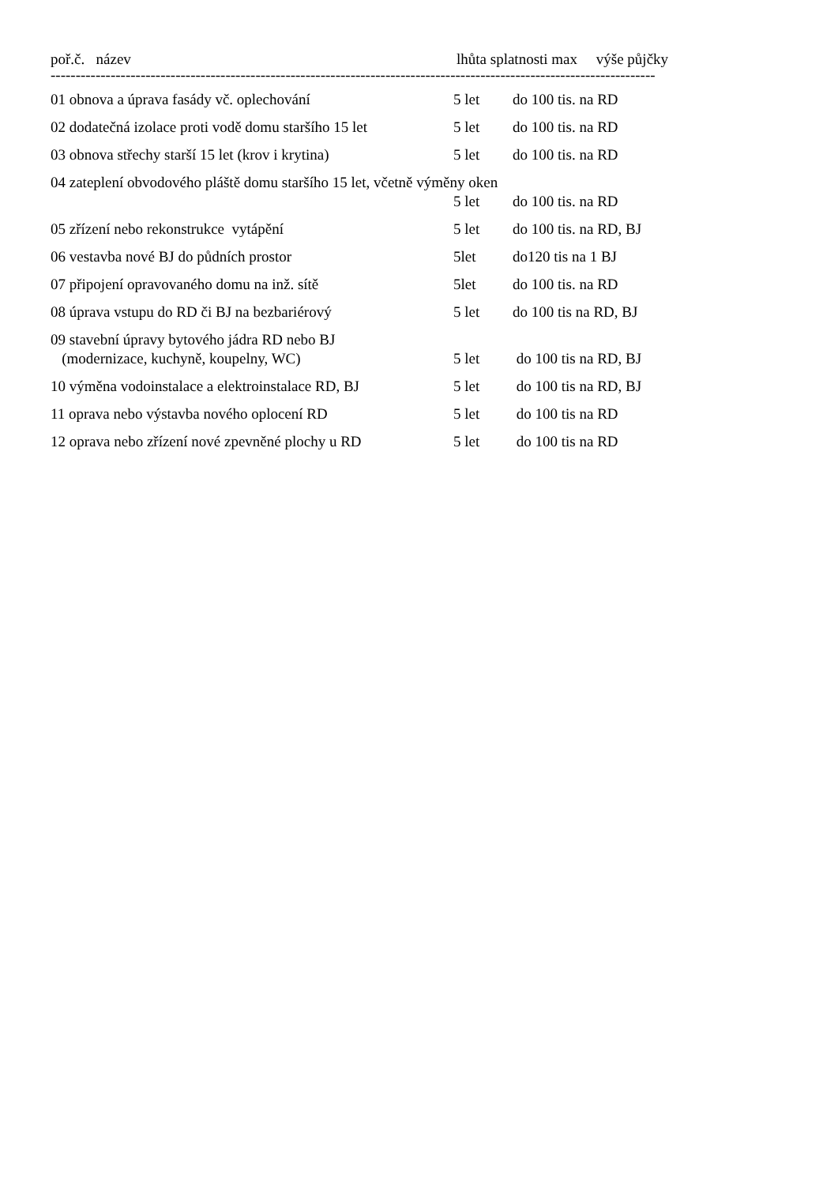| poř.č. název | lhůta splatnosti max výše půjčky | |
| --- | --- | --- |
| ---------------------------------------------------------------------------------------------------------------------------- | | |
| 01 obnova a úprava fasády vč. oplechování | 5 let | do 100 tis. na RD |
| 02 dodatečná izolace proti vodě domu staršího 15 let | 5 let | do 100 tis. na RD |
| 03 obnova střechy starší 15 let (krov i krytina) | 5 let | do 100 tis. na RD |
| 04 zateplení obvodového pláště domu staršího 15 let, včetně výměny oken | | |
| | 5 let | do 100 tis. na RD |
| 05 zřízení nebo rekonstrukce vytápění | 5 let | do 100 tis. na RD, BJ |
| 06 vestavba nové BJ do půdních prostor | 5let | do120 tis na 1 BJ |
| 07 připojení opravovaného domu na inž. sítě | 5let | do 100 tis. na RD |
| 08 úprava vstupu do RD či BJ na bezbariérový | 5 let | do 100 tis na RD, BJ |
| 09 stavební úpravy bytového jádra RD nebo BJ | | |
| (modernizace, kuchyně, koupelny, WC) | 5 let | do 100 tis na RD, BJ |
| 10 výměna vodoinstalace a elektroinstalace RD, BJ | 5 let | do 100 tis na RD, BJ |
| 11 oprava nebo výstavba nového oplocení RD | 5 let | do 100 tis na RD |
| 12 oprava nebo zřízení nové zpevněné plochy u RD | 5 let | do 100 tis na RD |